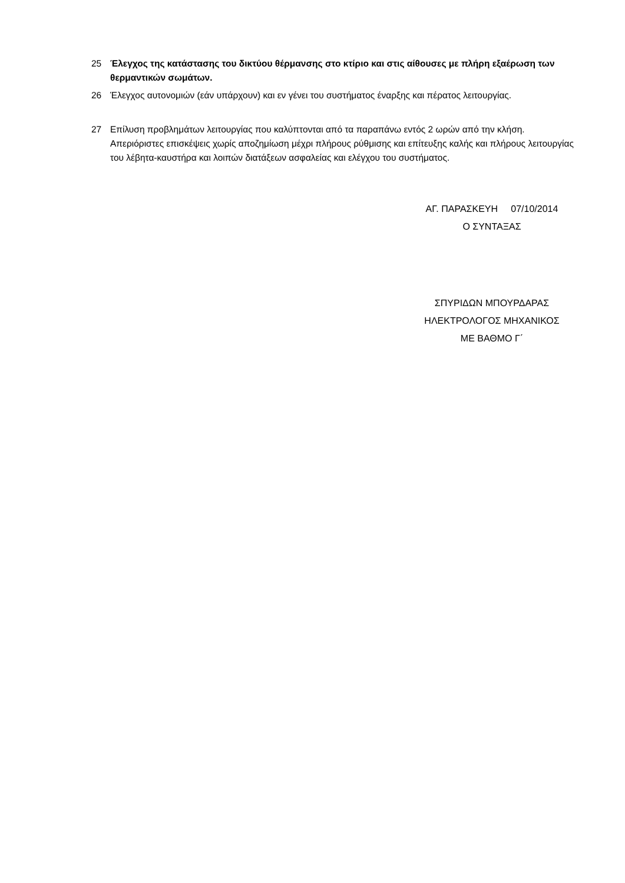25 Έλεγχος της κατάστασης του δικτύου θέρμανσης στο κτίριο και στις αίθουσες με πλήρη εξαέρωση των θερμαντικών σωμάτων.
26 Έλεγχος αυτονομιών (εάν υπάρχουν) και εν γένει του συστήματος έναρξης και πέρατος λειτουργίας.
27 Επίλυση προβλημάτων λειτουργίας που καλύπτονται από τα παραπάνω εντός 2 ωρών από την κλήση. Απεριόριστες επισκέψεις χωρίς αποζημίωση μέχρι πλήρους ρύθμισης και επίτευξης καλής και πλήρους λειτουργίας του λέβητα-καυστήρα και λοιπών διατάξεων ασφαλείας και ελέγχου του συστήματος.
ΑΓ. ΠΑΡΑΣΚΕΥΗ 07/10/2014
Ο ΣΥΝΤΑΞΑΣ
ΣΠΥΡΙΔΩΝ ΜΠΟΥΡΔΑΡΑΣ
ΗΛΕΚΤΡΟΛΟΓΟΣ ΜΗΧΑΝΙΚΟΣ
ΜΕ ΒΑΘΜΟ Γ΄